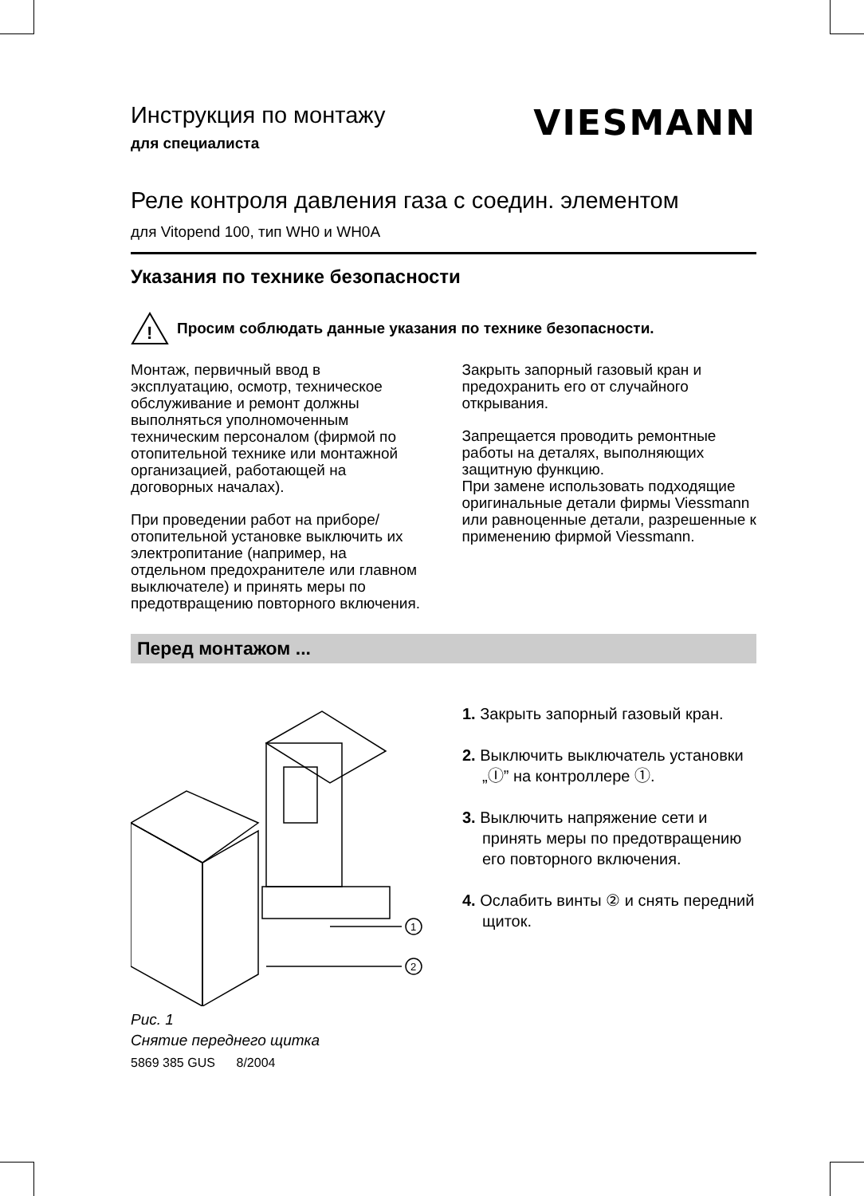VIESMANN
Инструкция по монтажу
для специалиста
Реле контроля давления газа с соедин. элементом
для Vitopend 100, тип WH0 и WH0A
Указания по технике безопасности
!
Просим соблюдать данные указания по технике безопасности.
Монтаж, первичный ввод в эксплуатацию, осмотр, техническое обслуживание и ремонт должны выполняться уполномоченным техническим персоналом (фирмой по отопительной технике или монтажной организацией, работающей на договорных началах).
При проведении работ на приборе/отопительной установке выключить их электропитание (например, на отдельном предохранителе или главном выключателе) и принять меры по предотвращению повторного включения.
Закрыть запорный газовый кран и предохранить его от случайного открывания.
Запрещается проводить ремонтные работы на деталях, выполняющих защитную функцию.
При замене использовать подходящие оригинальные детали фирмы Viessmann или равноценные детали, разрешенные к применению фирмой Viessmann.
Перед монтажом ...
1
2
Рис. 1
Снятие переднего щитка
5869 385 GUS 8/2004
1. Закрыть запорный газовый кран.
2. Выключить выключатель установки „Ⓘ” на контроллере ①.
3. Выключить напряжение сети и принять меры по предотвращению его повторного включения.
4. Ослабить винты ② и снять передний щиток.